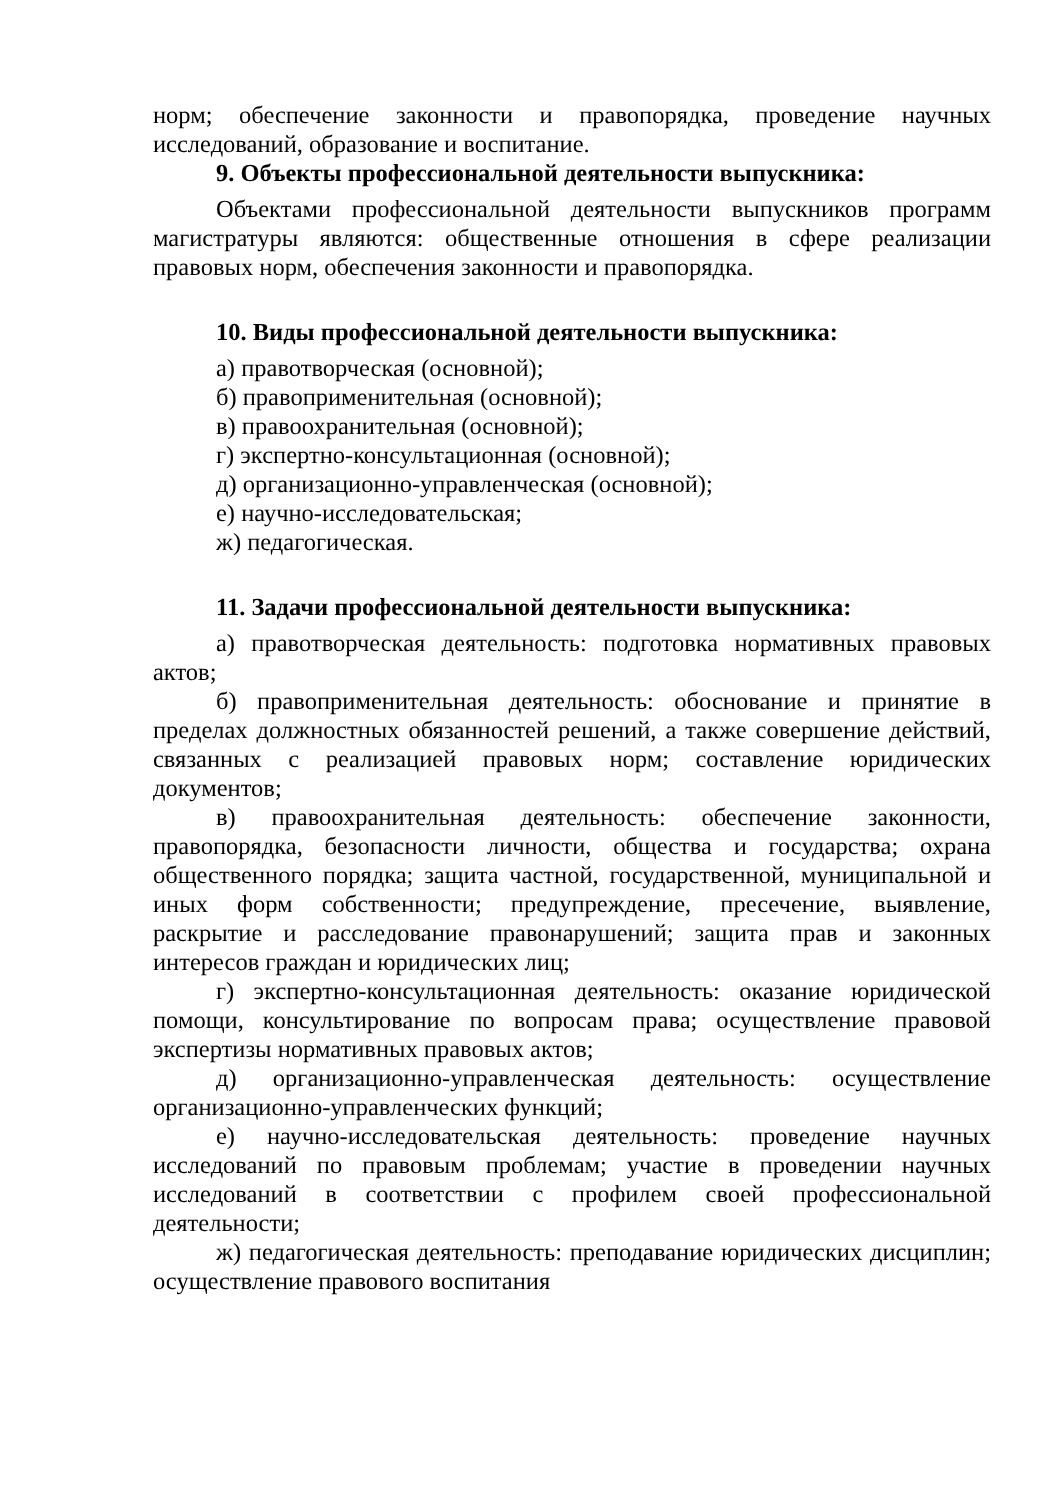норм; обеспечение законности и правопорядка, проведение научных исследований, образование и воспитание.
9. Объекты профессиональной деятельности выпускника:
Объектами профессиональной деятельности выпускников программ магистратуры являются: общественные отношения в сфере реализации правовых норм, обеспечения законности и правопорядка.
10. Виды профессиональной деятельности выпускника:
а) правотворческая (основной);
б) правоприменительная (основной);
в) правоохранительная (основной);
г) экспертно-консультационная (основной);
д) организационно-управленческая (основной);
е) научно-исследовательская;
ж) педагогическая.
11. Задачи профессиональной деятельности выпускника:
а) правотворческая деятельность: подготовка нормативных правовых актов;
б) правоприменительная деятельность: обоснование и принятие в пределах должностных обязанностей решений, а также совершение действий, связанных с реализацией правовых норм; составление юридических документов;
в) правоохранительная деятельность: обеспечение законности, правопорядка, безопасности личности, общества и государства; охрана общественного порядка; защита частной, государственной, муниципальной и иных форм собственности; предупреждение, пресечение, выявление, раскрытие и расследование правонарушений; защита прав и законных интересов граждан и юридических лиц;
г) экспертно-консультационная деятельность: оказание юридической помощи, консультирование по вопросам права; осуществление правовой экспертизы нормативных правовых актов;
д) организационно-управленческая деятельность: осуществление организационно-управленческих функций;
е) научно-исследовательская деятельность: проведение научных исследований по правовым проблемам; участие в проведении научных исследований в соответствии с профилем своей профессиональной деятельности;
ж) педагогическая деятельность: преподавание юридических дисциплин; осуществление правового воспитания